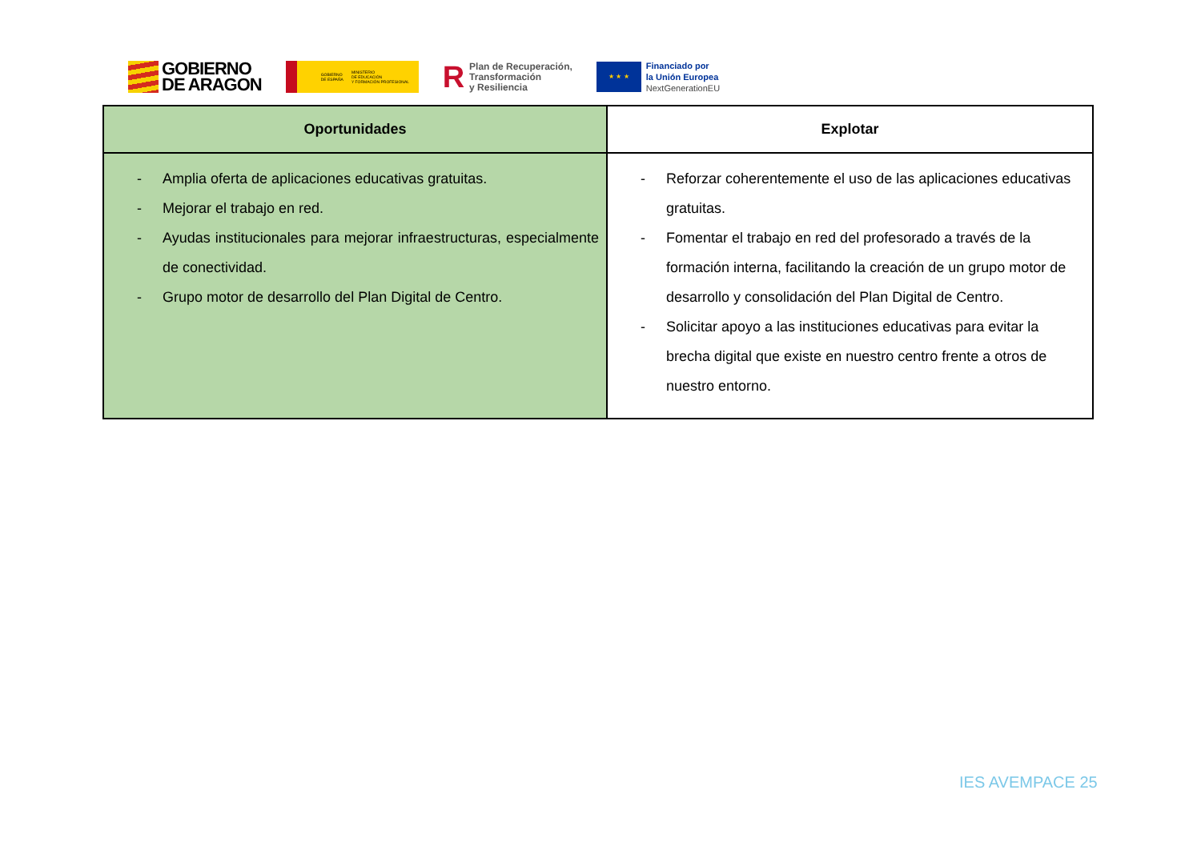GOBIERNO
DE ARAGON
GOBIERNO
DE ESPAÑA MINISTERIO
DE EDUCACIÓN
Y FORMACIÓN PROFESIONAL
R
Plan de Recuperación,
Transformación
y Resiliencia
★ ★ ★
Financiado por
la Unión Europea
NextGenerationEU
| Oportunidades | Explotar |
| --- | --- |
| - Amplia oferta de aplicaciones educativas gratuitas. - Mejorar el trabajo en red. - Ayudas institucionales para mejorar infraestructuras, especialmente de conectividad. - Grupo motor de desarrollo del Plan Digital de Centro. | - Reforzar coherentemente el uso de las aplicaciones educativas gratuitas. - Fomentar el trabajo en red del profesorado a través de la formación interna, facilitando la creación de un grupo motor de desarrollo y consolidación del Plan Digital de Centro. - Solicitar apoyo a las instituciones educativas para evitar la brecha digital que existe en nuestro centro frente a otros de nuestro entorno. |
IES AVEMPACE 25